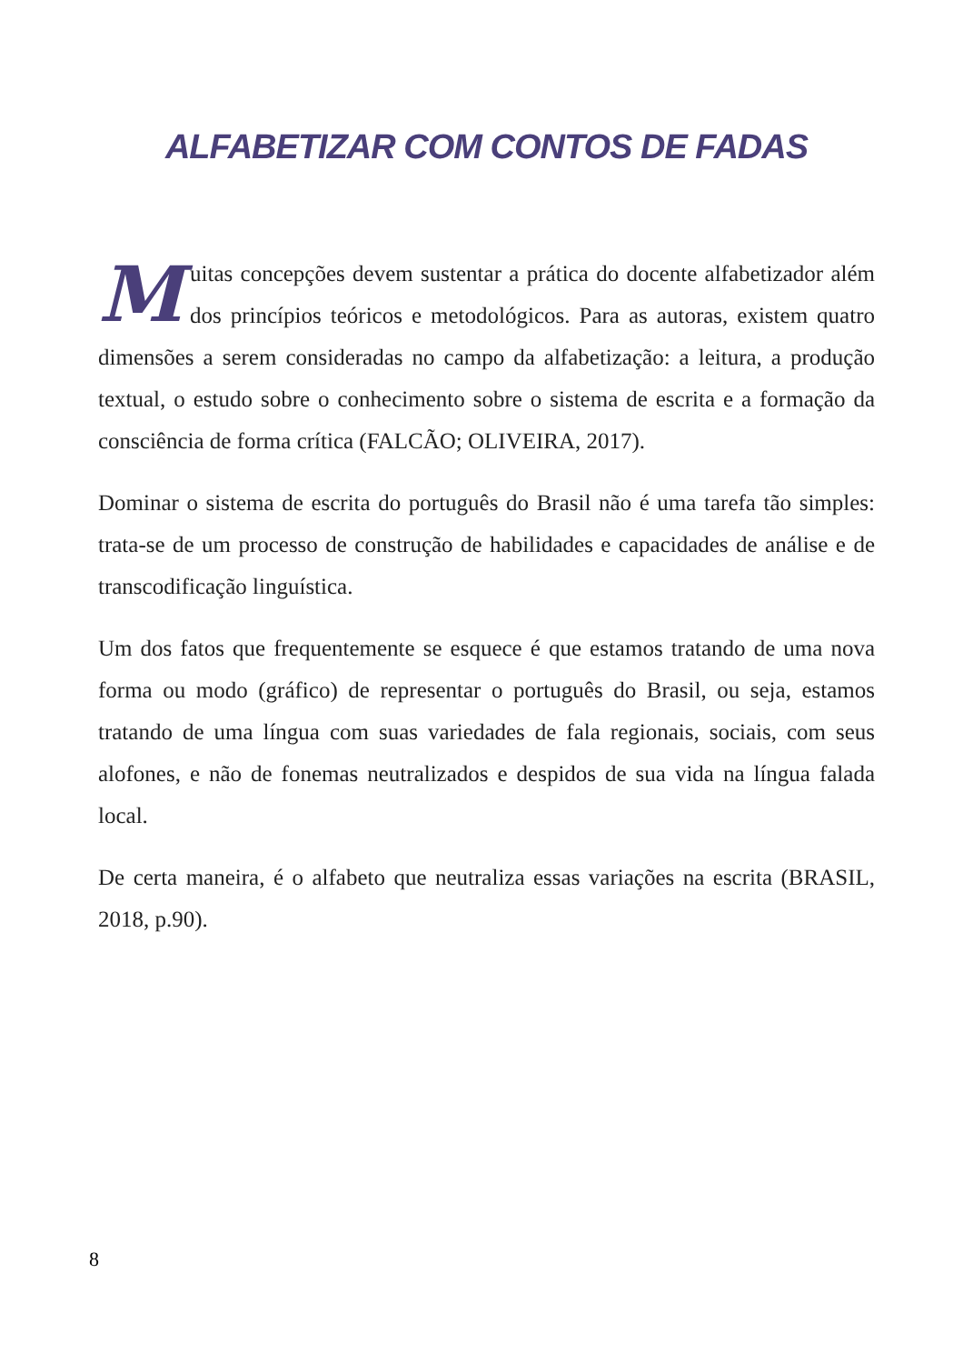ALFABETIZAR COM CONTOS DE FADAS
Muitas concepções devem sustentar a prática do docente alfabetizador além dos princípios teóricos e metodológicos. Para as autoras, existem quatro dimensões a serem consideradas no campo da alfabetização: a leitura, a produção textual, o estudo sobre o conhecimento sobre o sistema de escrita e a formação da consciência de forma crítica (FALCÃO; OLIVEIRA, 2017).
Dominar o sistema de escrita do português do Brasil não é uma tarefa tão simples: trata-se de um processo de construção de habilidades e capacidades de análise e de transcodificação linguística.
Um dos fatos que frequentemente se esquece é que estamos tratando de uma nova forma ou modo (gráfico) de representar o português do Brasil, ou seja, estamos tratando de uma língua com suas variedades de fala regionais, sociais, com seus alofones, e não de fonemas neutralizados e despidos de sua vida na língua falada local.
De certa maneira, é o alfabeto que neutraliza essas variações na escrita (BRASIL, 2018, p.90).
8